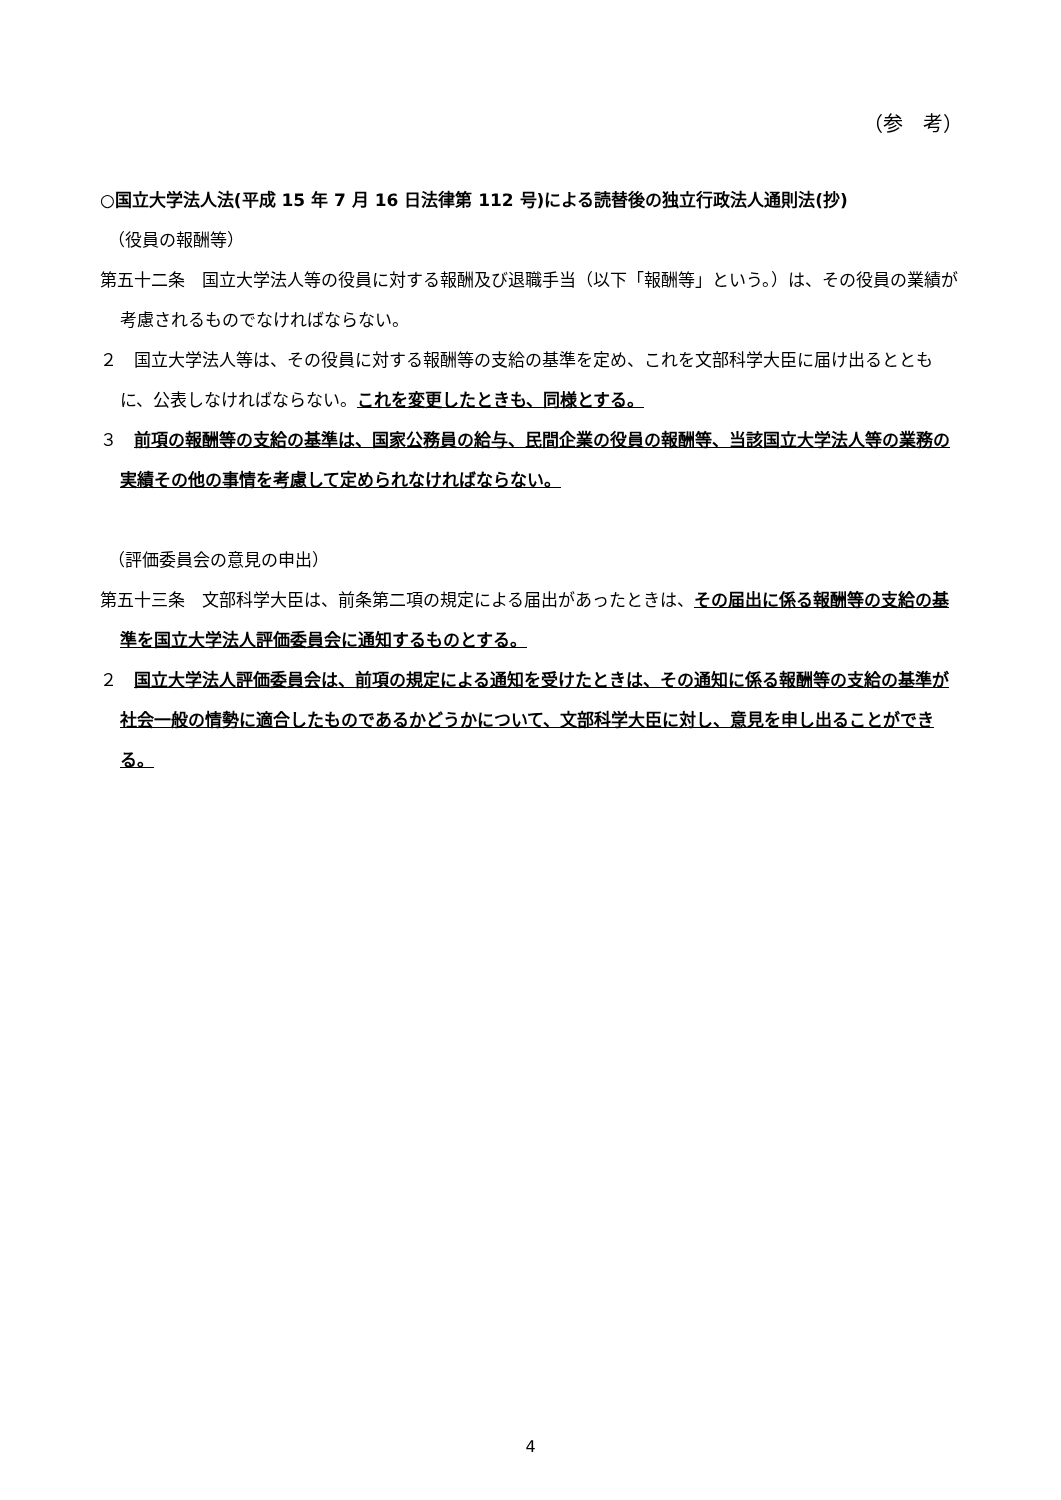（参　考）
○国立大学法人法(平成 15 年 7 月 16 日法律第 112 号)による読替後の独立行政法人通則法(抄)
（役員の報酬等）
第五十二条　国立大学法人等の役員に対する報酬及び退職手当（以下「報酬等」という。）は、その役員の業績が考慮されるものでなければならない。
２　国立大学法人等は、その役員に対する報酬等の支給の基準を定め、これを文部科学大臣に届け出るとともに、公表しなければならない。これを変更したときも、同様とする。
３　前項の報酬等の支給の基準は、国家公務員の給与、民間企業の役員の報酬等、当該国立大学法人等の業務の実績その他の事情を考慮して定められなければならない。
（評価委員会の意見の申出）
第五十三条　文部科学大臣は、前条第二項の規定による届出があったときは、その届出に係る報酬等の支給の基準を国立大学法人評価委員会に通知するものとする。
２　国立大学法人評価委員会は、前項の規定による通知を受けたときは、その通知に係る報酬等の支給の基準が社会一般の情勢に適合したものであるかどうかについて、文部科学大臣に対し、意見を申し出ることができる。
4